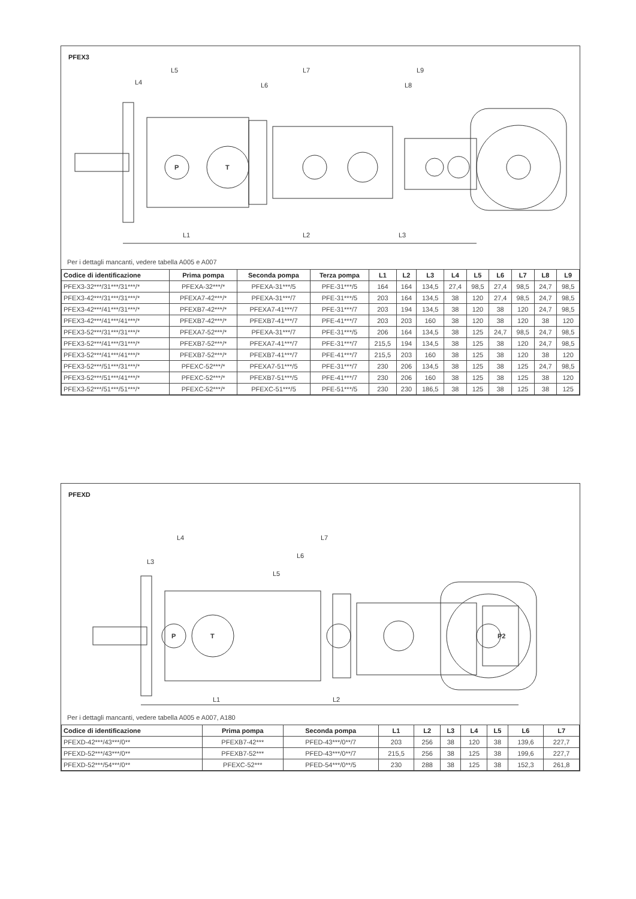PFEX3
L5
L4
L7
L6
L9
L8
L1
L2
L3
P
T
Per i dettagli mancanti, vedere tabella A005 e A007
| Codice di identificazione | Prima pompa | Seconda pompa | Terza pompa | L1 | L2 | L3 | L4 | L5 | L6 | L7 | L8 | L9 |
| --- | --- | --- | --- | --- | --- | --- | --- | --- | --- | --- | --- | --- |
| PFEX3-32***/31***/31***/* | PFEXA-32***/* | PFEXA-31***/5 | PFE-31***/5 | 164 | 164 | 134,5 | 27,4 | 98,5 | 27,4 | 98,5 | 24,7 | 98,5 |
| PFEX3-42***/31***/31***/* | PFEXA7-42***/* | PFEXA-31***/7 | PFE-31***/5 | 203 | 164 | 134,5 | 38 | 120 | 27,4 | 98,5 | 24,7 | 98,5 |
| PFEX3-42***/41***/31***/* | PFEXB7-42***/* | PFEXA7-41***/7 | PFE-31***/7 | 203 | 194 | 134,5 | 38 | 120 | 38 | 120 | 24,7 | 98,5 |
| PFEX3-42***/41***/41***/* | PFEXB7-42***/* | PFEXB7-41***/7 | PFE-41***/7 | 203 | 203 | 160 | 38 | 120 | 38 | 120 | 38 | 120 |
| PFEX3-52***/31***/31***/* | PFEXA7-52***/* | PFEXA-31***/7 | PFE-31***/5 | 206 | 164 | 134,5 | 38 | 125 | 24,7 | 98,5 | 24,7 | 98,5 |
| PFEX3-52***/41***/31***/* | PFEXB7-52***/* | PFEXA7-41***/7 | PFE-31***/7 | 215,5 | 194 | 134,5 | 38 | 125 | 38 | 120 | 24,7 | 98,5 |
| PFEX3-52***/41***/41***/* | PFEXB7-52***/* | PFEXB7-41***/7 | PFE-41***/7 | 215,5 | 203 | 160 | 38 | 125 | 38 | 120 | 38 | 120 |
| PFEX3-52***/51***/31***/* | PFEXC-52***/* | PFEXA7-51***/5 | PFE-31***/7 | 230 | 206 | 134,5 | 38 | 125 | 38 | 125 | 24,7 | 98,5 |
| PFEX3-52***/51***/41***/* | PFEXC-52***/* | PFEXB7-51***/5 | PFE-41***/7 | 230 | 206 | 160 | 38 | 125 | 38 | 125 | 38 | 120 |
| PFEX3-52***/51***/51***/* | PFEXC-52***/* | PFEXC-51***/5 | PFE-51***/5 | 230 | 230 | 186,5 | 38 | 125 | 38 | 125 | 38 | 125 |
PFEXD
L4
L3
L7
L6
L5
L1
L2
P
T
P2
Per i dettagli mancanti, vedere tabella A005 e A007, A180
| Codice di identificazione | Prima pompa | Seconda pompa | L1 | L2 | L3 | L4 | L5 | L6 | L7 |
| --- | --- | --- | --- | --- | --- | --- | --- | --- | --- |
| PFEXD-42***/43***/0** | PFEXB7-42*** | PFED-43***/0**/7 | 203 | 256 | 38 | 120 | 38 | 139,6 | 227,7 |
| PFEXD-52***/43***/0** | PFEXB7-52*** | PFED-43***/0**/7 | 215,5 | 256 | 38 | 125 | 38 | 199,6 | 227,7 |
| PFEXD-52***/54***/0** | PFEXC-52*** | PFED-54***/0**/5 | 230 | 288 | 38 | 125 | 38 | 152,3 | 261,8 |